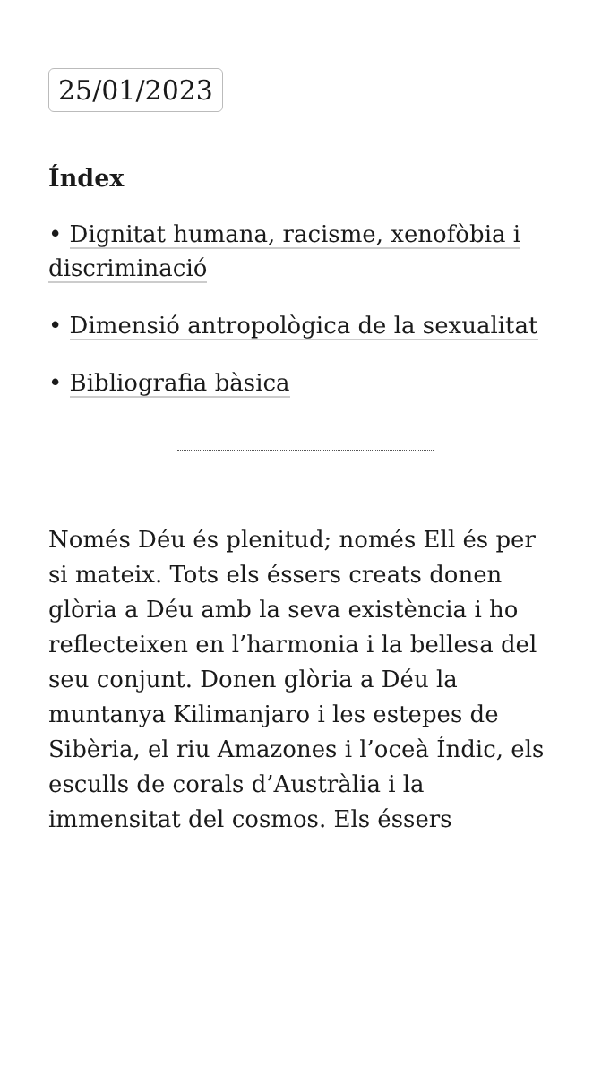25/01/2023
Índex
• Dignitat humana, racisme, xenofòbia i discriminació
• Dimensió antropològica de la sexualitat
• Bibliografia bàsica
Només Déu és plenitud; només Ell és per si mateix. Tots els éssers creats donen glòria a Déu amb la seva existència i ho reflecteixen en l’harmonia i la bellesa del seu conjunt. Donen glòria a Déu la muntanya Kilimanjaro i les estepes de Sibèria, el riu Amazones i l’oceà Índic, els esculls de corals d’Austràlia i la immensitat del cosmos. Els éssers